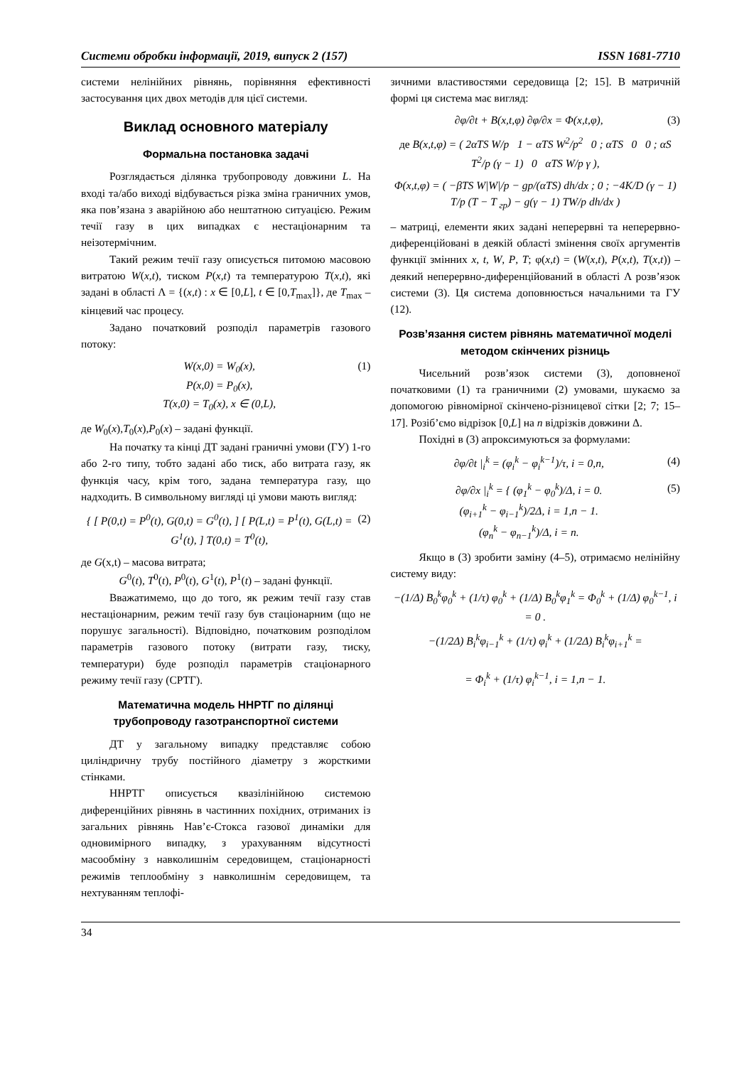Системи обробки інформації, 2019, випуск 2 (157) ISSN 1681-7710
системи нелінійних рівнянь, порівняння ефективності застосування цих двох методів для цієї системи.
Виклад основного матеріалу
Формальна постановка задачі
Розглядається ділянка трубопроводу довжини L. На вході та/або виході відбувається різка зміна граничних умов, яка пов’язана з аварійною або нештатною ситуацією. Режим течії газу в цих випадках є нестаціонарним та неізотермічним.
Такий режим течії газу описується питомою масовою витратою W(x,t), тиском P(x,t) та температурою T(x,t), які задані в області Λ = {(x,t) : x ∈ [0,L], t ∈ [0,T<sub>max</sub>]}, де T<sub>max</sub> – кінцевий час процесу.
Задано початковий розподіл параметрів газового потоку:
W(x,0) = W<sub>0</sub>(x),
P(x,0) = P<sub>0</sub>(x),
T(x,0) = T<sub>0</sub>(x), x ∈ (0,L),
(1)
де W<sub>0</sub>(x),T<sub>0</sub>(x),P<sub>0</sub>(x) – задані функції.
На початку та кінці ДТ задані граничні умови (ГУ) 1-го або 2-го типу, тобто задані або тиск, або витрата газу, як функція часу, крім того, задана температура газу, що надходить. В символьному вигляді ці умови мають вигляд:
{ [ P(0,t) = P<sup>0</sup>(t), G(0,t) = G<sup>0</sup>(t), ] [ P(L,t) = P<sup>1</sup>(t), G(L,t) = G<sup>1</sup>(t), ] T(0,t) = T<sup>0</sup>(t),
(2)
де G(x,t) – масова витрата;
G<sup>0</sup>(t), T<sup>0</sup>(t), P<sup>0</sup>(t), G<sup>1</sup>(t), P<sup>1</sup>(t) – задані функції.
Вважатимемо, що до того, як режим течії газу став нестаціонарним, режим течії газу був стаціонарним (що не порушує загальності). Відповідно, початковим розподілом параметрів газового потоку (витрати газу, тиску, температури) буде розподіл параметрів стаціонарного режиму течії газу (СРТГ).
Математична модель ННРТГ по ділянці трубопроводу газотранспортної системи
ДТ у загальному випадку представляє собою циліндричну трубу постійного діаметру з жорсткими стінками.
ННРТГ описується квазілінійною системою диференційних рівнянь в частинних похідних, отриманих із загальних рівнянь Нав’є-Стокса газової динаміки для одновимірного випадку, з урахуванням відсутності масообміну з навколишнім середовищем, стаціонарності режимів теплообміну з навколишнім середовищем, та нехтуванням теплофі-
зичними властивостями середовища [2; 15]. В матричній формі ця система має вигляд:
∂φ/∂t + B(x,t,φ) ∂φ/∂x = Φ(x,t,φ),
(3)
де B(x,t,φ) = ( 2αTS W/p 1 − αTS W<sup>2</sup>/p<sup>2</sup> 0 ; αTS 0 0 ; αS T<sup>2</sup>/p (γ − 1) 0 αTS W/p γ ),
Φ(x,t,φ) = ( −βTS W|W|/p − gp/(αTS) dh/dx ; 0 ; −4K/D (γ − 1) T/p (T − T <sub>гр</sub>) − g(γ − 1) TW/p dh/dx )
– матриці, елементи яких задані неперервні та неперервно-диференційовані в деякій області змінення своїх аргументів функції змінних x, t, W, P, T; φ(x,t) = (W(x,t), P(x,t), T(x,t)) – деякий неперервно-диференційований в області Λ розв’язок системи (3). Ця система доповнюється начальними та ГУ (12).
Розв’язання систем рівнянь математичної моделі методом скінчених різниць
Чисельний розв’язок системи (3), доповненої початковими (1) та граничними (2) умовами, шукаємо за допомогою рівномірної скінчено-різницевої сітки [2; 7; 15–17]. Розіб’ємо відрізок [0,L] на n відрізків довжини Δ.
Похідні в (3) апроксимуються за формулами:
∂φ/∂t |<sub>i</sub><sup>k</sup> = (φ<sub>i</sub><sup>k</sup> − φ<sub>i</sub><sup>k−1</sup>)/τ, i = 0,n,
(4)
∂φ/∂x |<sub>i</sub><sup>k</sup> = { (φ<sub>1</sub><sup>k</sup> − φ<sub>0</sub><sup>k</sup>)/Δ, i = 0.
(φ<sub>i+1</sub><sup>k</sup> − φ<sub>i−1</sub><sup>k</sup>)/2Δ, i = 1,n − 1.
(φ<sub>n</sub><sup>k</sup> − φ<sub>n−1</sub><sup>k</sup>)/Δ, i = n.
(5)
Якщо в (3) зробити заміну (4–5), отримаємо нелінійну систему виду:
−(1/Δ) B<sub>0</sub><sup>k</sup>φ<sub>0</sub><sup>k</sup> + (1/τ) φ<sub>0</sub><sup>k</sup> + (1/Δ) B<sub>0</sub><sup>k</sup>φ<sub>1</sub><sup>k</sup> = Φ<sub>0</sub><sup>k</sup> + (1/Δ) φ<sub>0</sub><sup>k−1</sup>, i = 0 .
−(1/2Δ) B<sub>i</sub><sup>k</sup>φ<sub>i−1</sub><sup>k</sup> + (1/τ) φ<sub>i</sub><sup>k</sup> + (1/2Δ) B<sub>i</sub><sup>k</sup>φ<sub>i+1</sub><sup>k</sup> =
= Φ<sub>i</sub><sup>k</sup> + (1/τ) φ<sub>i</sub><sup>k−1</sup>, i = 1,n − 1.
34